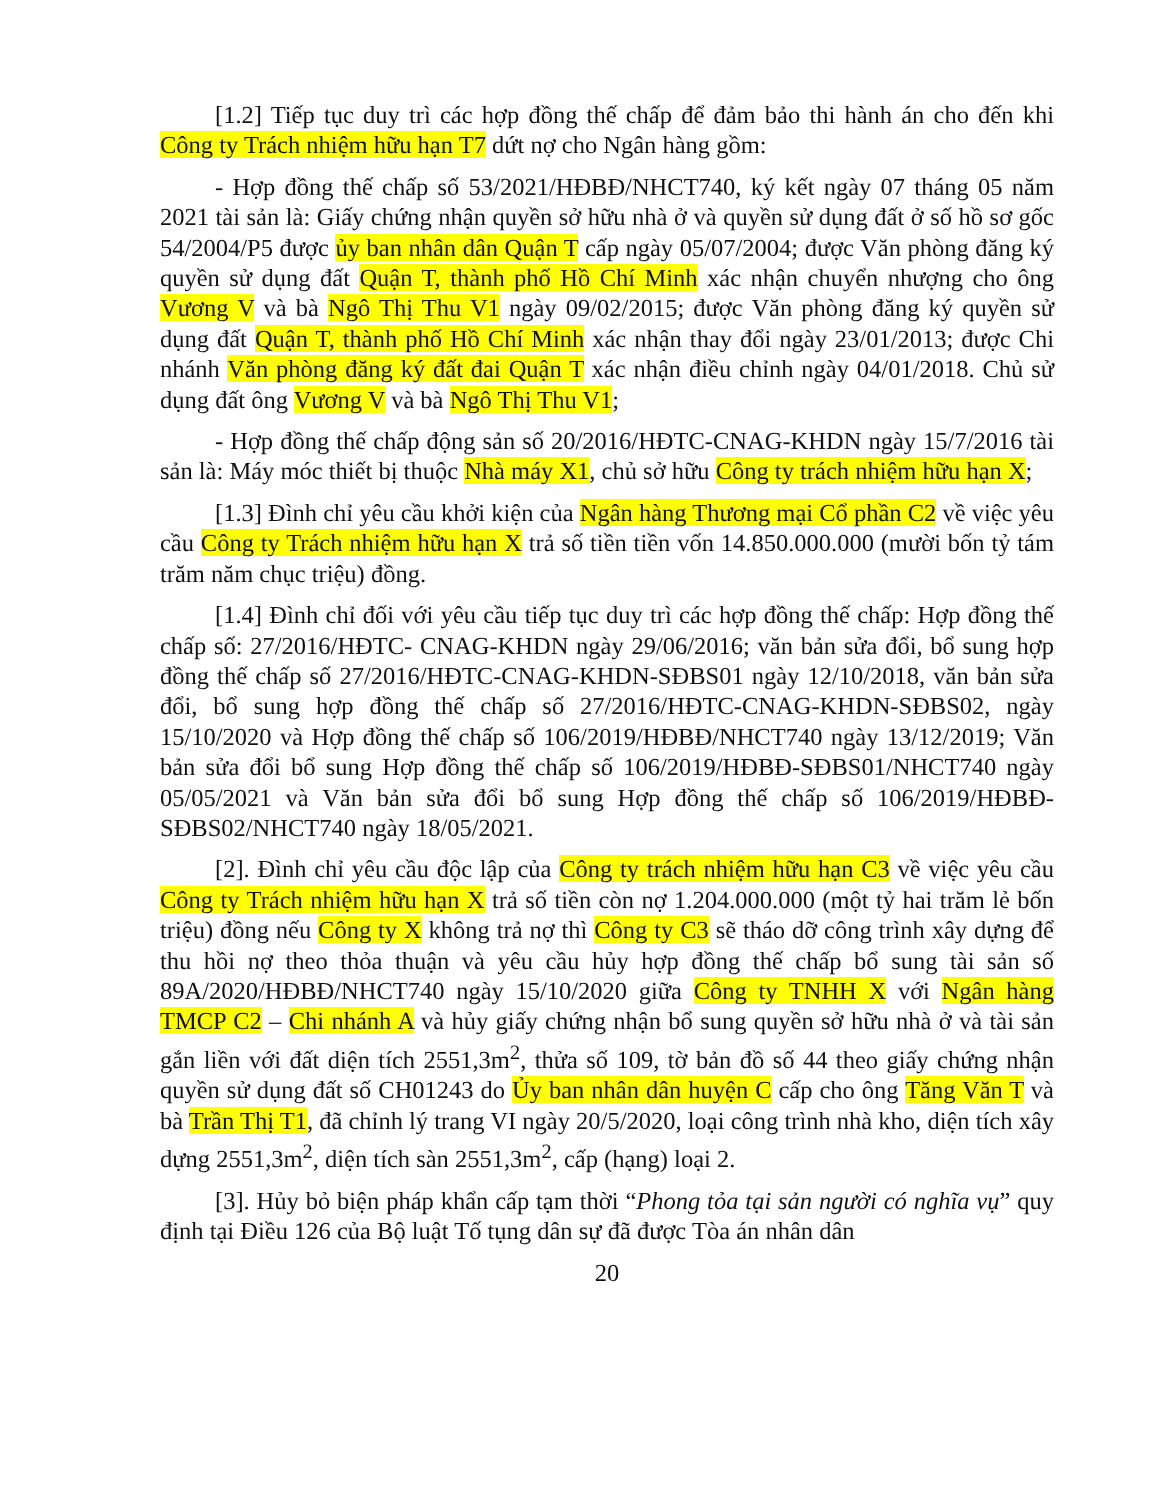[1.2] Tiếp tục duy trì các hợp đồng thế chấp để đảm bảo thi hành án cho đến khi Công ty Trách nhiệm hữu hạn T7 dứt nợ cho Ngân hàng gồm:
- Hợp đồng thế chấp số 53/2021/HĐBĐ/NHCT740, ký kết ngày 07 tháng 05 năm 2021 tài sản là: Giấy chứng nhận quyền sở hữu nhà ở và quyền sử dụng đất ở số hồ sơ gốc 54/2004/P5 được ủy ban nhân dân Quận T cấp ngày 05/07/2004; được Văn phòng đăng ký quyền sử dụng đất Quận T, thành phố Hồ Chí Minh xác nhận chuyển nhượng cho ông Vương V và bà Ngô Thị Thu V1 ngày 09/02/2015; được Văn phòng đăng ký quyền sử dụng đất Quận T, thành phố Hồ Chí Minh xác nhận thay đổi ngày 23/01/2013; được Chi nhánh Văn phòng đăng ký đất đai Quận T xác nhận điều chỉnh ngày 04/01/2018. Chủ sử dụng đất ông Vương V và bà Ngô Thị Thu V1;
- Hợp đồng thế chấp động sản số 20/2016/HĐTC-CNAG-KHDN ngày 15/7/2016 tài sản là: Máy móc thiết bị thuộc Nhà máy X1, chủ sở hữu Công ty trách nhiệm hữu hạn X;
[1.3] Đình chỉ yêu cầu khởi kiện của Ngân hàng Thương mại Cổ phần C2 về việc yêu cầu Công ty Trách nhiệm hữu hạn X trả số tiền tiền vốn 14.850.000.000 (mười bốn tỷ tám trăm năm chục triệu) đồng.
[1.4] Đình chỉ đối với yêu cầu tiếp tục duy trì các hợp đồng thế chấp: Hợp đồng thế chấp số: 27/2016/HĐTC- CNAG-KHDN ngày 29/06/2016; văn bản sửa đổi, bổ sung hợp đồng thế chấp số 27/2016/HĐTC-CNAG-KHDN-SĐBS01 ngày 12/10/2018, văn bản sửa đổi, bổ sung hợp đồng thế chấp số 27/2016/HĐTC-CNAG-KHDN-SĐBS02, ngày 15/10/2020 và Hợp đồng thế chấp số 106/2019/HĐBĐ/NHCT740 ngày 13/12/2019; Văn bản sửa đổi bổ sung Hợp đồng thế chấp số 106/2019/HĐBĐ-SĐBS01/NHCT740 ngày 05/05/2021 và Văn bản sửa đổi bổ sung Hợp đồng thế chấp số 106/2019/HĐBĐ-SĐBS02/NHCT740 ngày 18/05/2021.
[2]. Đình chỉ yêu cầu độc lập của Công ty trách nhiệm hữu hạn C3 về việc yêu cầu Công ty Trách nhiệm hữu hạn X trả số tiền còn nợ 1.204.000.000 (một tỷ hai trăm lẻ bốn triệu) đồng nếu Công ty X không trả nợ thì Công ty C3 sẽ tháo dỡ công trình xây dựng để thu hồi nợ theo thỏa thuận và yêu cầu hủy hợp đồng thế chấp bổ sung tài sản số 89A/2020/HĐBĐ/NHCT740 ngày 15/10/2020 giữa Công ty TNHH X với Ngân hàng TMCP C2 – Chi nhánh A và hủy giấy chứng nhận bổ sung quyền sở hữu nhà ở và tài sản gắn liền với đất diện tích 2551,3m<sup>2</sup>, thửa số 109, tờ bản đồ số 44 theo giấy chứng nhận quyền sử dụng đất số CH01243 do Ủy ban nhân dân huyện C cấp cho ông Tăng Văn T và bà Trần Thị T1, đã chỉnh lý trang VI ngày 20/5/2020, loại công trình nhà kho, diện tích xây dựng 2551,3m<sup>2</sup>, diện tích sàn 2551,3m<sup>2</sup>, cấp (hạng) loại 2.
[3]. Hủy bỏ biện pháp khẩn cấp tạm thời “Phong tỏa tại sản người có nghĩa vụ” quy định tại Điều 126 của Bộ luật Tố tụng dân sự đã được Tòa án nhân dân
20